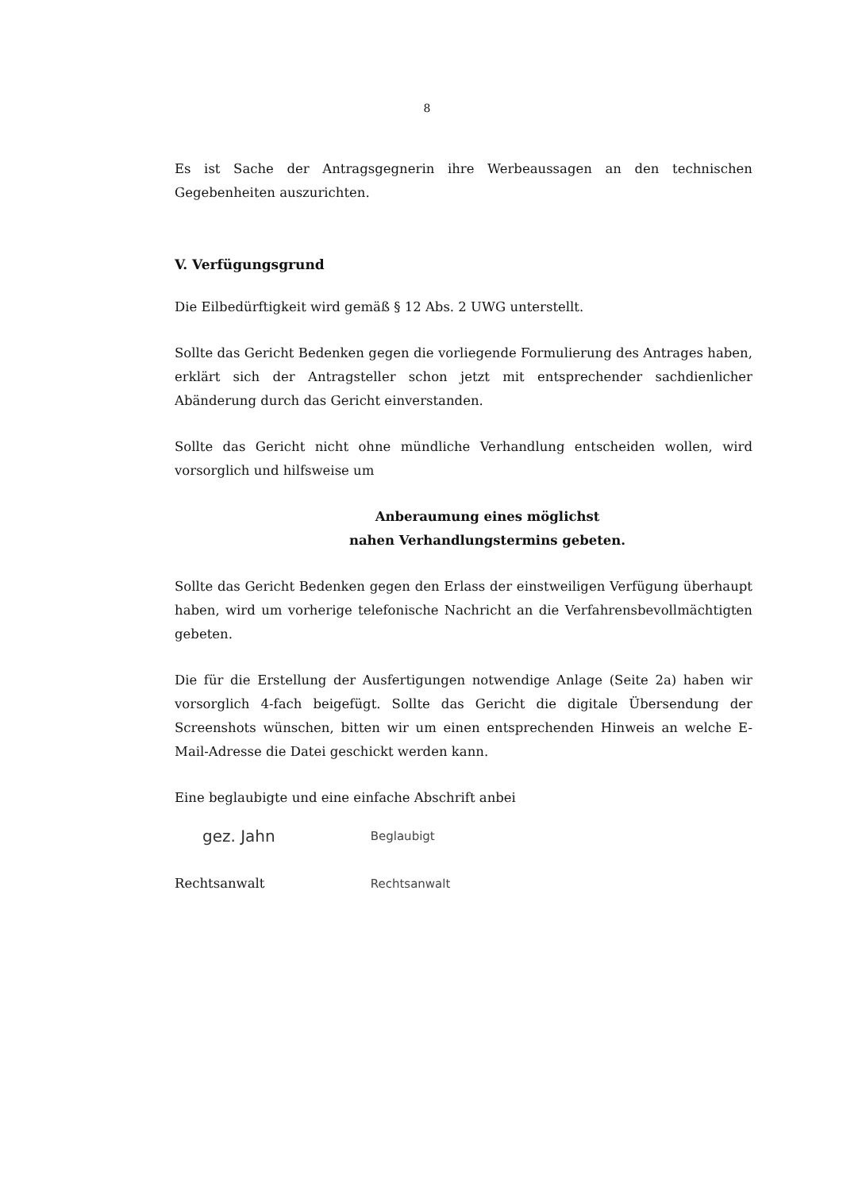8
Es ist Sache der Antragsgegnerin ihre Werbeaussagen an den technischen Gegebenheiten auszurichten.
V. Verfügungsgrund
Die Eilbedürftigkeit wird gemäß § 12 Abs. 2 UWG unterstellt.
Sollte das Gericht Bedenken gegen die vorliegende Formulierung des Antrages haben, erklärt sich der Antragsteller schon jetzt mit entsprechender sachdienlicher Abänderung durch das Gericht einverstanden.
Sollte das Gericht nicht ohne mündliche Verhandlung entscheiden wollen, wird vorsorglich und hilfsweise um
Anberaumung eines möglichst
nahen Verhandlungstermins gebeten.
Sollte das Gericht Bedenken gegen den Erlass der einstweiligen Verfügung überhaupt haben, wird um vorherige telefonische Nachricht an die Verfahrensbevollmächtigten gebeten.
Die für die Erstellung der Ausfertigungen notwendige Anlage (Seite 2a) haben wir vorsorglich 4-fach beigefügt. Sollte das Gericht die digitale Übersendung der Screenshots wünschen, bitten wir um einen entsprechenden Hinweis an welche E-Mail-Adresse die Datei geschickt werden kann.
Eine beglaubigte und eine einfache Abschrift anbei
gez. Jahn
Rechtsanwalt
Beglaubigt
Rechtsanwalt